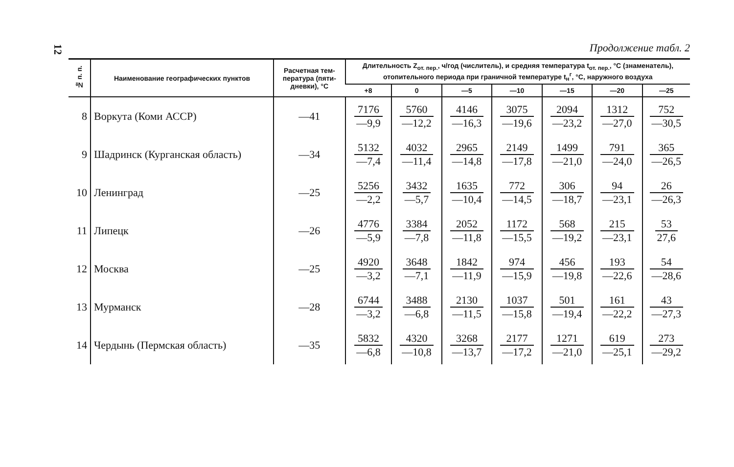12
Продолжение табл. 2
| № п. п. | Наименование географических пунктов | Расчет­ная тем­пература (пяти­дневки), °С | Длительность Z<sub>от. пер.</sub>, ч/год (числитель), и средняя температура t<sub>от. пер.</sub>, °С (знаменатель), отопительного периода при граничной температуре t<sub>н</sub><sup>г</sup>, °С, наружного воздуха | | | | | | |
| --- | --- | --- | --- | --- | --- | --- | --- | --- | --- |
| | | | +8 | 0 | —5 | —10 | —15 | —20 | —25 |
| 8 | Воркута (Коми АССР) | —41 | 7176 —9,9 | 5760 —12,2 | 4146 —16,3 | 3075 —19,6 | 2094 —23,2 | 1312 —27,0 | 752 —30,5 |
| 9 | Шадринск (Курганская область) | —34 | 5132 —7,4 | 4032 —11,4 | 2965 —14,8 | 2149 —17,8 | 1499 —21,0 | 791 —24,0 | 365 —26,5 |
| 10 | Ленинград | —25 | 5256 —2,2 | 3432 —5,7 | 1635 —10,4 | 772 —14,5 | 306 —18,7 | 94 —23,1 | 26 —26,3 |
| 11 | Липецк | —26 | 4776 —5,9 | 3384 —7,8 | 2052 —11,8 | 1172 —15,5 | 568 —19,2 | 215 —23,1 | 53 27,6 |
| 12 | Москва | —25 | 4920 —3,2 | 3648 —7,1 | 1842 —11,9 | 974 —15,9 | 456 —19,8 | 193 —22,6 | 54 —28,6 |
| 13 | Мурманск | —28 | 6744 —3,2 | 3488 —6,8 | 2130 —11,5 | 1037 —15,8 | 501 —19,4 | 161 —22,2 | 43 —27,3 |
| 14 | Чердынь (Пермская область) | —35 | 5832 —6,8 | 4320 —10,8 | 3268 —13,7 | 2177 —17,2 | 1271 —21,0 | 619 —25,1 | 273 —29,2 |